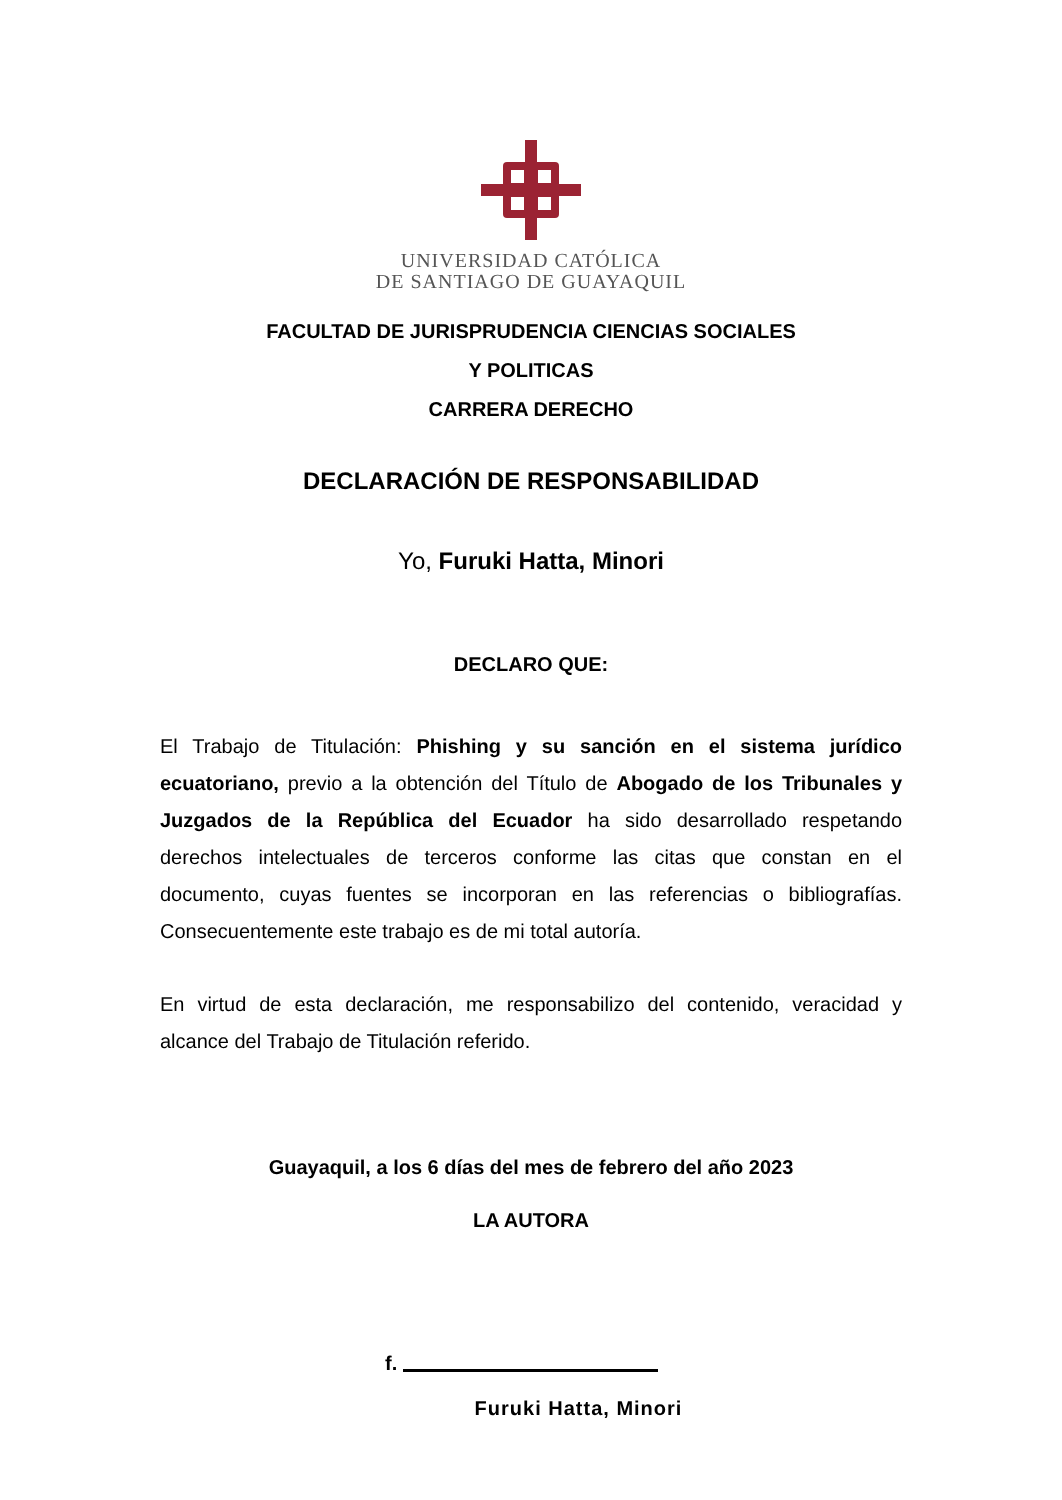UNIVERSIDAD CATÓLICA
DE SANTIAGO DE GUAYAQUIL
FACULTAD DE JURISPRUDENCIA CIENCIAS SOCIALES
Y POLITICAS
CARRERA DERECHO
DECLARACIÓN DE RESPONSABILIDAD
Yo, Furuki Hatta, Minori
DECLARO QUE:
El Trabajo de Titulación: Phishing y su sanción en el sistema jurídico ecuatoriano, previo a la obtención del Título de Abogado de los Tribunales y Juzgados de la República del Ecuador ha sido desarrollado respetando derechos intelectuales de terceros conforme las citas que constan en el documento, cuyas fuentes se incorporan en las referencias o bibliografías. Consecuentemente este trabajo es de mi total autoría.
En virtud de esta declaración, me responsabilizo del contenido, veracidad y alcance del Trabajo de Titulación referido.
Guayaquil, a los 6 días del mes de febrero del año 2023
LA AUTORA
f.
Furuki Hatta, Minori